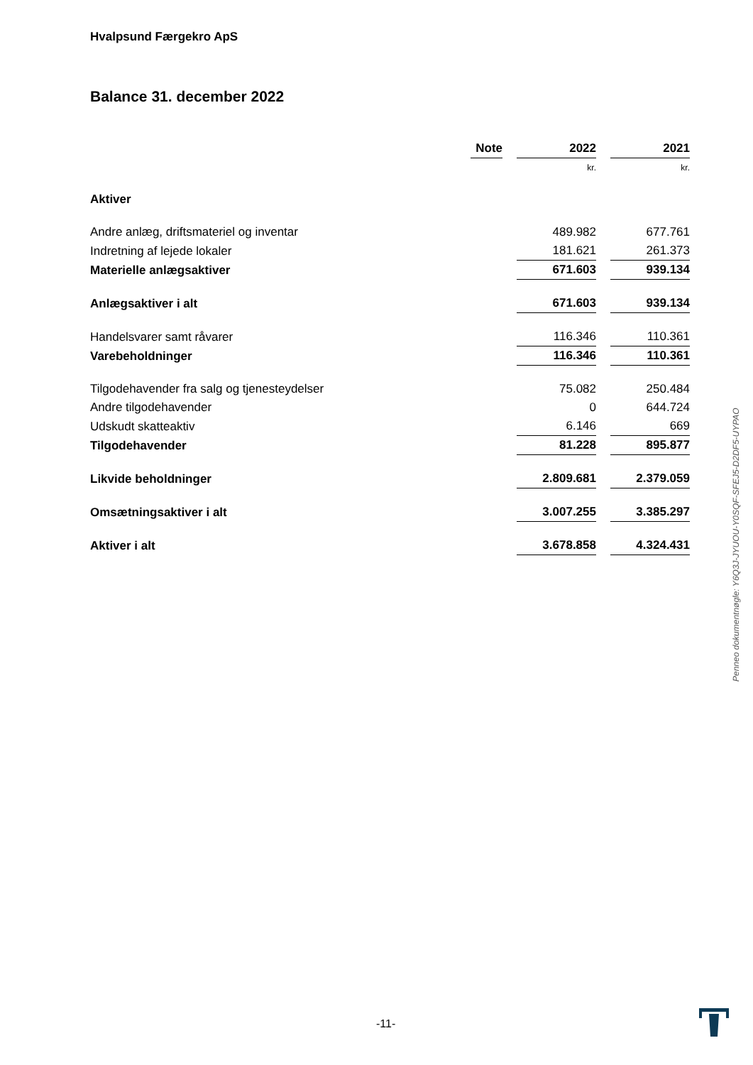Hvalpsund Færgekro ApS
Balance 31. december 2022
| | Note | | 2022 | | 2021 |
| | | | kr. | | kr. |
| Aktiver | | | | | |
| Andre anlæg, driftsmateriel og inventar | | | 489.982 | | 677.761 |
| Indretning af lejede lokaler | | | 181.621 | | 261.373 |
| Materielle anlægsaktiver | | | 671.603 | | 939.134 |
| Anlægsaktiver i alt | | | 671.603 | | 939.134 |
| Handelsvarer samt råvarer | | | 116.346 | | 110.361 |
| Varebeholdninger | | | 116.346 | | 110.361 |
| Tilgodehavender fra salg og tjenesteydelser | | | 75.082 | | 250.484 |
| Andre tilgodehavender | | | 0 | | 644.724 |
| Udskudt skatteaktiv | | | 6.146 | | 669 |
| Tilgodehavender | | | 81.228 | | 895.877 |
| Likvide beholdninger | | | 2.809.681 | | 2.379.059 |
| Omsætningsaktiver i alt | | | 3.007.255 | | 3.385.297 |
| Aktiver i alt | | | 3.678.858 | | 4.324.431 |
Penneo dokumentnøgle: Y6Q3J-JYUOU-Y0SQF-SFEJ5-D2DF5-UYPAO
-11-